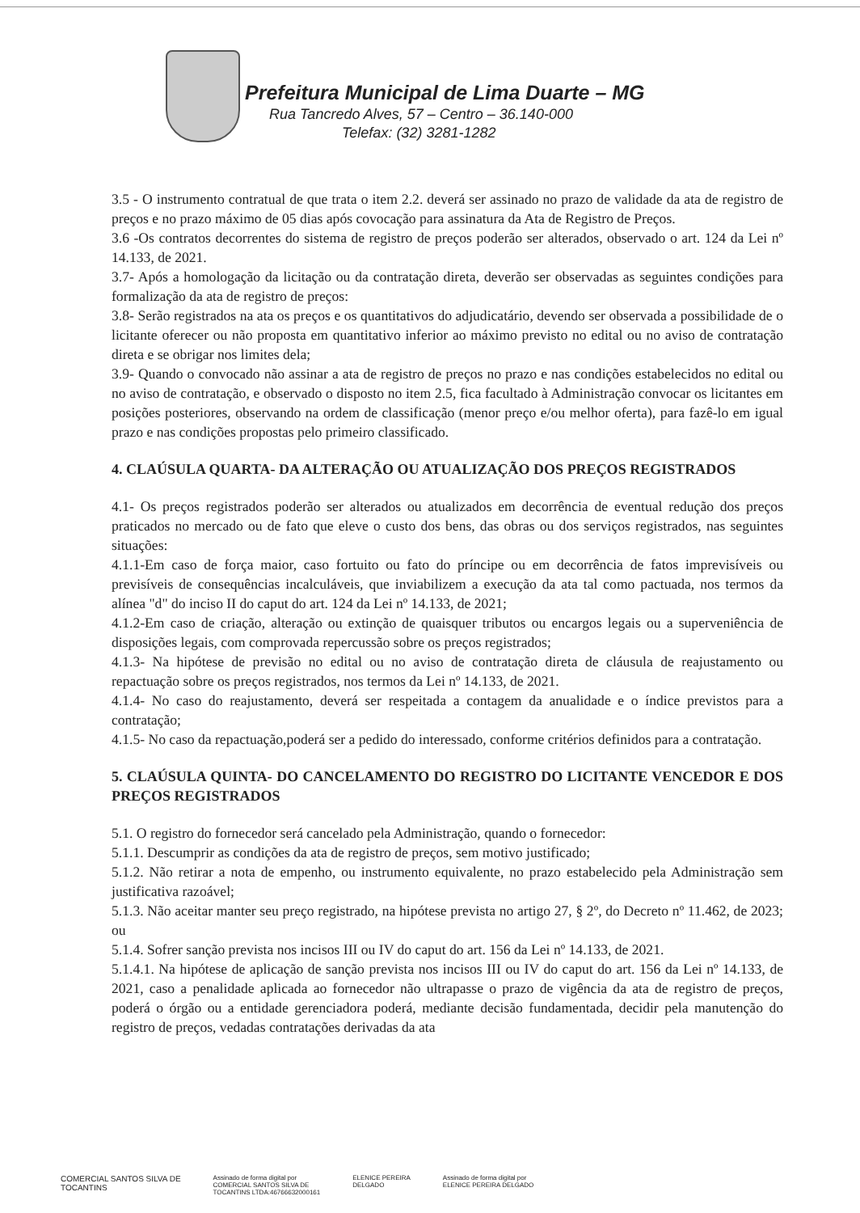Prefeitura Municipal de Lima Duarte – MG
Rua Tancredo Alves, 57 – Centro – 36.140-000
Telefax: (32) 3281-1282
3.5 - O instrumento contratual de que trata o item 2.2. deverá ser assinado no prazo de validade da ata de registro de preços e no prazo máximo de 05 dias após covocação para assinatura da Ata de Registro de Preços.
3.6 -Os contratos decorrentes do sistema de registro de preços poderão ser alterados, observado o art. 124 da Lei nº 14.133, de 2021.
3.7- Após a homologação da licitação ou da contratação direta, deverão ser observadas as seguintes condições para formalização da ata de registro de preços:
3.8- Serão registrados na ata os preços e os quantitativos do adjudicatário, devendo ser observada a possibilidade de o licitante oferecer ou não proposta em quantitativo inferior ao máximo previsto no edital ou no aviso de contratação direta e se obrigar nos limites dela;
3.9- Quando o convocado não assinar a ata de registro de preços no prazo e nas condições estabelecidos no edital ou no aviso de contratação, e observado o disposto no item 2.5, fica facultado à Administração convocar os licitantes em posições posteriores, observando na ordem de classificação (menor preço e/ou melhor oferta), para fazê-lo em igual prazo e nas condições propostas pelo primeiro classificado.
4. CLAÚSULA QUARTA- DA ALTERAÇÃO OU ATUALIZAÇÃO DOS PREÇOS REGISTRADOS
4.1- Os preços registrados poderão ser alterados ou atualizados em decorrência de eventual redução dos preços praticados no mercado ou de fato que eleve o custo dos bens, das obras ou dos serviços registrados, nas seguintes situações:
4.1.1-Em caso de força maior, caso fortuito ou fato do príncipe ou em decorrência de fatos imprevisíveis ou previsíveis de consequências incalculáveis, que inviabilizem a execução da ata tal como pactuada, nos termos da alínea "d" do inciso II do caput do art. 124 da Lei nº 14.133, de 2021;
4.1.2-Em caso de criação, alteração ou extinção de quaisquer tributos ou encargos legais ou a superveniência de disposições legais, com comprovada repercussão sobre os preços registrados;
4.1.3- Na hipótese de previsão no edital ou no aviso de contratação direta de cláusula de reajustamento ou repactuação sobre os preços registrados, nos termos da Lei nº 14.133, de 2021.
4.1.4- No caso do reajustamento, deverá ser respeitada a contagem da anualidade e o índice previstos para a contratação;
4.1.5- No caso da repactuação,poderá ser a pedido do interessado, conforme critérios definidos para a contratação.
5. CLAÚSULA QUINTA- DO CANCELAMENTO DO REGISTRO DO LICITANTE VENCEDOR E DOS PREÇOS REGISTRADOS
5.1. O registro do fornecedor será cancelado pela Administração, quando o fornecedor:
5.1.1. Descumprir as condições da ata de registro de preços, sem motivo justificado;
5.1.2. Não retirar a nota de empenho, ou instrumento equivalente, no prazo estabelecido pela Administração sem justificativa razoável;
5.1.3. Não aceitar manter seu preço registrado, na hipótese prevista no artigo 27, § 2º, do Decreto nº 11.462, de 2023; ou
5.1.4. Sofrer sanção prevista nos incisos III ou IV do caput do art. 156 da Lei nº 14.133, de 2021.
5.1.4.1. Na hipótese de aplicação de sanção prevista nos incisos III ou IV do caput do art. 156 da Lei nº 14.133, de 2021, caso a penalidade aplicada ao fornecedor não ultrapasse o prazo de vigência da ata de registro de preços, poderá o órgão ou a entidade gerenciadora poderá, mediante decisão fundamentada, decidir pela manutenção do registro de preços, vedadas contratações derivadas da ata
COMERCIAL SANTOS SILVA DE
TOCANTINS
Assinado de forma digital por
COMERCIAL SANTOS SILVA DE
TOCANTINS LTDA:46766632000161
ELENICE PEREIRA
DELGADO
Assinado de forma digital por
ELENICE PEREIRA DELGADO